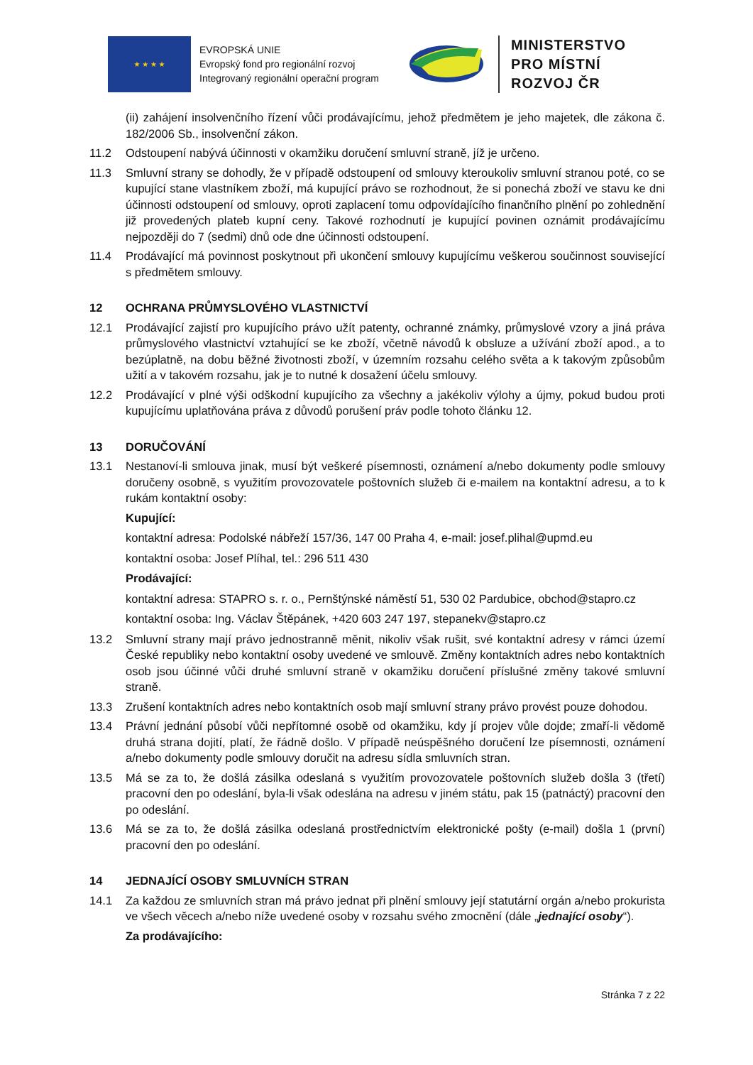★ ★ ★ ★
EVROPSKÁ UNIE
Evropský fond pro regionální rozvoj
Integrovaný regionální operační program
MINISTERSTVO
PRO MÍSTNÍ
ROZVOJ ČR
(ii) zahájení insolvenčního řízení vůči prodávajícímu, jehož předmětem je jeho majetek, dle zákona č. 182/2006 Sb., insolvenční zákon.
11.2 Odstoupení nabývá účinnosti v okamžiku doručení smluvní straně, jíž je určeno.
11.3 Smluvní strany se dohodly, že v případě odstoupení od smlouvy kteroukoliv smluvní stranou poté, co se kupující stane vlastníkem zboží, má kupující právo se rozhodnout, že si ponechá zboží ve stavu ke dni účinnosti odstoupení od smlouvy, oproti zaplacení tomu odpovídajícího finančního plnění po zohlednění již provedených plateb kupní ceny. Takové rozhodnutí je kupující povinen oznámit prodávajícímu nejpozději do 7 (sedmi) dnů ode dne účinnosti odstoupení.
11.4 Prodávající má povinnost poskytnout při ukončení smlouvy kupujícímu veškerou součinnost související s předmětem smlouvy.
12 OCHRANA PRŮMYSLOVÉHO VLASTNICTVÍ
12.1 Prodávající zajistí pro kupujícího právo užít patenty, ochranné známky, průmyslové vzory a jiná práva průmyslového vlastnictví vztahující se ke zboží, včetně návodů k obsluze a užívání zboží apod., a to bezúplatně, na dobu běžné životnosti zboží, v územním rozsahu celého světa a k takovým způsobům užití a v takovém rozsahu, jak je to nutné k dosažení účelu smlouvy.
12.2 Prodávající v plné výši odškodní kupujícího za všechny a jakékoliv výlohy a újmy, pokud budou proti kupujícímu uplatňována práva z důvodů porušení práv podle tohoto článku 12.
13 DORUČOVÁNÍ
13.1 Nestanoví-li smlouva jinak, musí být veškeré písemnosti, oznámení a/nebo dokumenty podle smlouvy doručeny osobně, s využitím provozovatele poštovních služeb či e-mailem na kontaktní adresu, a to k rukám kontaktní osoby:
Kupující:
kontaktní adresa: Podolské nábřeží 157/36, 147 00 Praha 4, e-mail: josef.plihal@upmd.eu
kontaktní osoba: Josef Plíhal, tel.: 296 511 430
Prodávající:
kontaktní adresa: STAPRO s. r. o., Pernštýnské náměstí 51, 530 02 Pardubice, obchod@stapro.cz
kontaktní osoba: Ing. Václav Štěpánek, +420 603 247 197, stepanekv@stapro.cz
13.2 Smluvní strany mají právo jednostranně měnit, nikoliv však rušit, své kontaktní adresy v rámci území České republiky nebo kontaktní osoby uvedené ve smlouvě. Změny kontaktních adres nebo kontaktních osob jsou účinné vůči druhé smluvní straně v okamžiku doručení příslušné změny takové smluvní straně.
13.3 Zrušení kontaktních adres nebo kontaktních osob mají smluvní strany právo provést pouze dohodou.
13.4 Právní jednání působí vůči nepřítomné osobě od okamžiku, kdy jí projev vůle dojde; zmaří-li vědomě druhá strana dojití, platí, že řádně došlo. V případě neúspěšného doručení lze písemnosti, oznámení a/nebo dokumenty podle smlouvy doručit na adresu sídla smluvních stran.
13.5 Má se za to, že došlá zásilka odeslaná s využitím provozovatele poštovních služeb došla 3 (třetí) pracovní den po odeslání, byla-li však odeslána na adresu v jiném státu, pak 15 (patnáctý) pracovní den po odeslání.
13.6 Má se za to, že došlá zásilka odeslaná prostřednictvím elektronické pošty (e-mail) došla 1 (první) pracovní den po odeslání.
14 JEDNAJÍCÍ OSOBY SMLUVNÍCH STRAN
14.1 Za každou ze smluvních stran má právo jednat při plnění smlouvy její statutární orgán a/nebo prokurista ve všech věcech a/nebo níže uvedené osoby v rozsahu svého zmocnění (dále „jednající osoby“).
Za prodávajícího:
Stránka 7 z 22